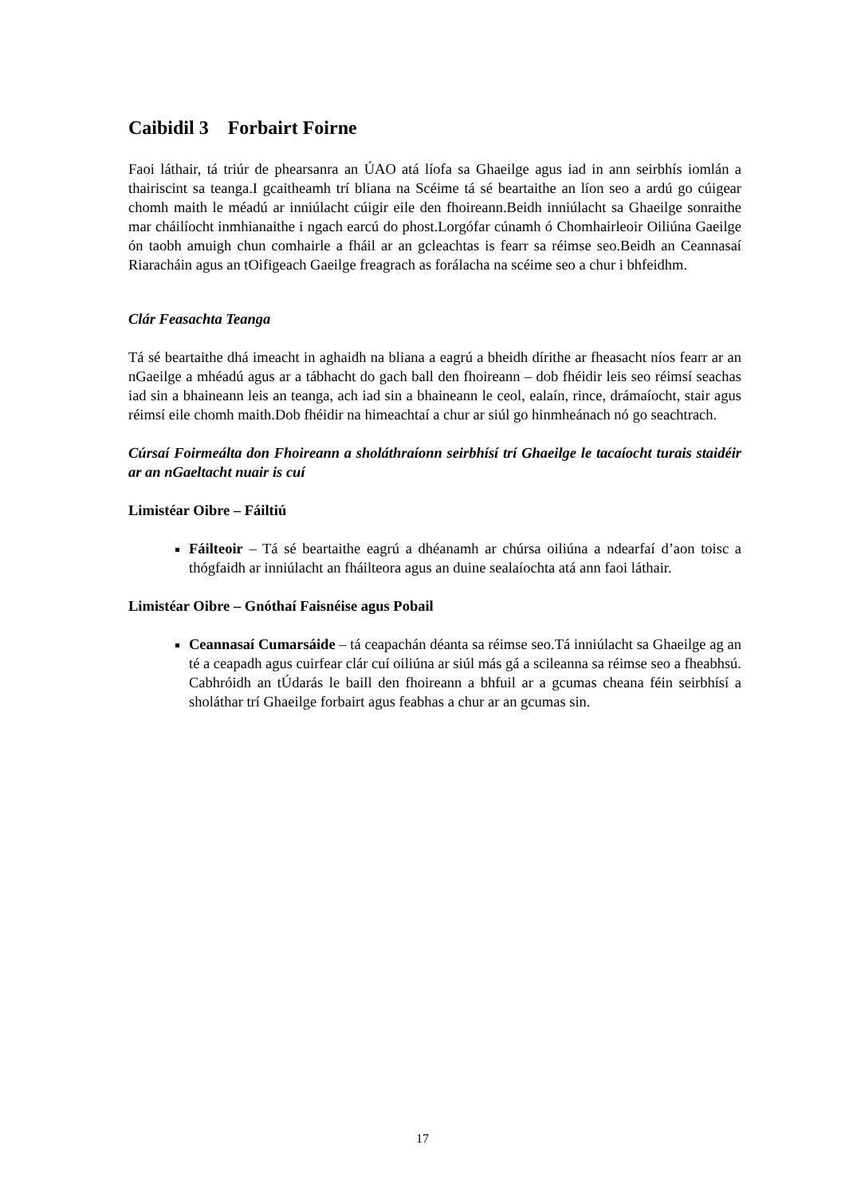Caibidil 3 Forbairt Foirne
Faoi láthair, tá triúr de phearsanra an ÚAO atá líofa sa Ghaeilge agus iad in ann seirbhís iomlán a thairiscint sa teanga.I gcaitheamh trí bliana na Scéime tá sé beartaithe an líon seo a ardú go cúigear chomh maith le méadú ar inniúlacht cúigir eile den fhoireann.Beidh inniúlacht sa Ghaeilge sonraithe mar cháilíocht inmhianaithe i ngach earcú do phost.Lorgófar cúnamh ó Chomhairleoir Oiliúna Gaeilge ón taobh amuigh chun comhairle a fháil ar an gcleachtas is fearr sa réimse seo.Beidh an Ceannasaí Riaracháin agus an tOifigeach Gaeilge freagrach as forálacha na scéime seo a chur i bhfeidhm.
Clár Feasachta Teanga
Tá sé beartaithe dhá imeacht in aghaidh na bliana a eagrú a bheidh dírithe ar fheasacht níos fearr ar an nGaeilge a mhéadú agus ar a tábhacht do gach ball den fhoireann – dob fhéidir leis seo réimsí seachas iad sin a bhaineann leis an teanga, ach iad sin a bhaineann le ceol, ealaín, rince, drámaíocht, stair agus réimsí eile chomh maith.Dob fhéidir na himeachtaí a chur ar siúl go hinmheánach nó go seachtrach.
Cúrsaí Foirmeálta don Fhoireann a sholáthraíonn seirbhísí trí Ghaeilge le tacaíocht turais staidéir ar an nGaeltacht nuair is cuí
Limistéar Oibre – Fáiltiú
Fáilteoir – Tá sé beartaithe eagrú a dhéanamh ar chúrsa oiliúna a ndearfaí d’aon toisc a thógfaidh ar inniúlacht an fháilteora agus an duine sealaíochta atá ann faoi láthair.
Limistéar Oibre – Gnóthaí Faisnéise agus Pobail
Ceannasaí Cumarsáide – tá ceapachán déanta sa réimse seo.Tá inniúlacht sa Ghaeilge ag an té a ceapadh agus cuirfear clár cuí oiliúna ar siúl más gá a scileanna sa réimse seo a fheabhsú. Cabhróidh an tÚdarás le baill den fhoireann a bhfuil ar a gcumas cheana féin seirbhísí a sholáthar trí Ghaeilge forbairt agus feabhas a chur ar an gcumas sin.
17